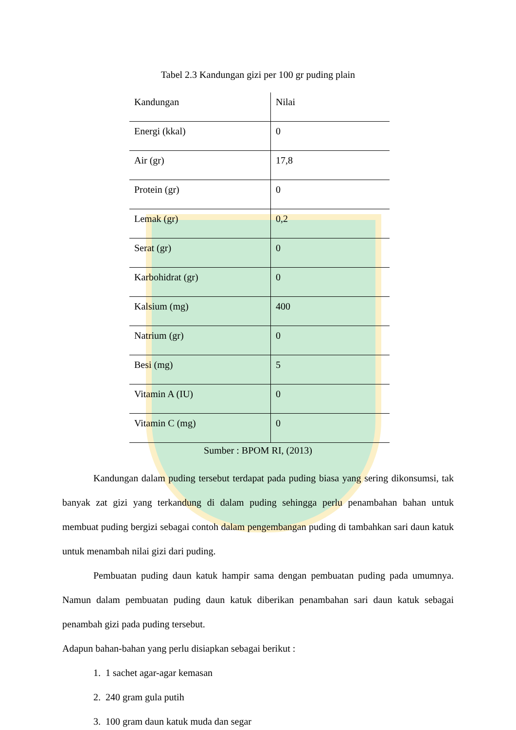Tabel 2.3 Kandungan gizi per 100 gr puding plain
| Kandungan | Nilai |
| --- | --- |
| Energi (kkal) | 0 |
| Air (gr) | 17,8 |
| Protein (gr) | 0 |
| Lemak (gr) | 0,2 |
| Serat (gr) | 0 |
| Karbohidrat (gr) | 0 |
| Kalsium (mg) | 400 |
| Natrium (gr) | 0 |
| Besi (mg) | 5 |
| Vitamin A (IU) | 0 |
| Vitamin C (mg) | 0 |
Sumber : BPOM RI, (2013)
Kandungan dalam puding tersebut terdapat pada puding biasa yang sering dikonsumsi, tak banyak zat gizi yang terkandung di dalam puding sehingga perlu penambahan bahan untuk membuat puding bergizi sebagai contoh dalam pengembangan puding di tambahkan sari daun katuk untuk menambah nilai gizi dari puding.
Pembuatan puding daun katuk hampir sama dengan pembuatan puding pada umumnya. Namun dalam pembuatan puding daun katuk diberikan penambahan sari daun katuk sebagai penambah gizi pada puding tersebut.
Adapun bahan-bahan yang perlu disiapkan sebagai berikut :
1. 1 sachet agar-agar kemasan
2. 240 gram gula putih
3. 100 gram daun katuk muda dan segar